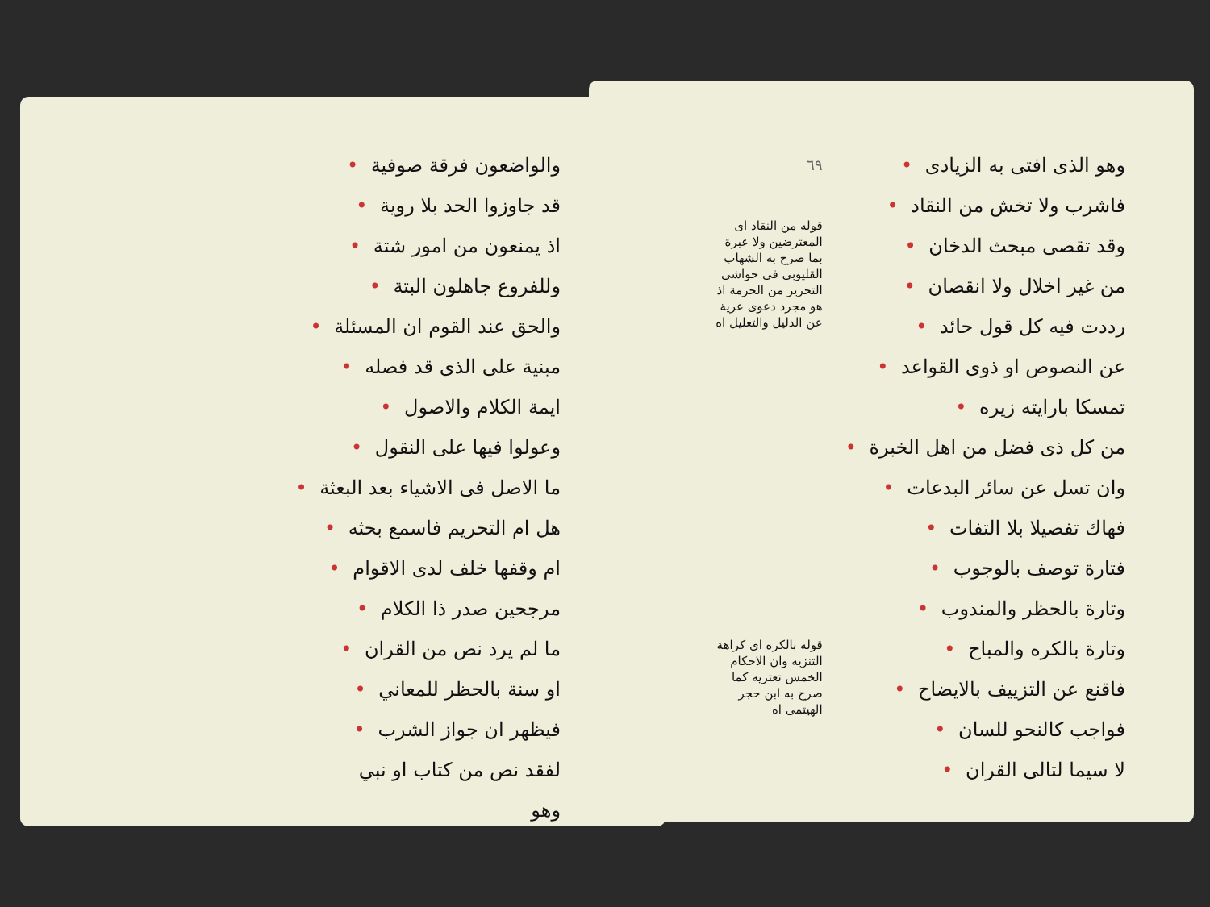والواضعون فرقة صوفية •
قد جاوزوا الحد بلا روية •
اذ يمنعون من امور شتة •
وللفروع جاهلون البتة •
والحق عند القوم ان المسئلة •
مبنية على الذى قد فصله •
ايمة الكلام والاصول •
وعولوا فيها على النقول •
ما الاصل فى الاشياء بعد البعثة •
هل ام التحريم فاسمع بحثه •
ام وقفها خلف لدى الاقوام •
مرجحين صدر ذا الكلام •
ما لم يرد نص من القران •
او سنة بالحظر للمعاني •
فيظهر ان جواز الشرب •
لفقد نص من كتاب او نبي
وهو
وهو الذى افتى به الزيادى •
فاشرب ولا تخش من النقاد •
وقد تقصى مبحث الدخان •
من غير اخلال ولا انقصان •
رددت فيه كل قول حائد •
عن النصوص او ذوى القواعد •
تمسكا بارايته زيره •
من كل ذى فضل من اهل الخبرة •
وان تسل عن سائر البدعات •
فهاك تفصيلا بلا التفات •
فتارة توصف بالوجوب •
وتارة بالحظر والمندوب •
وتارة بالكره والمباح •
فاقنع عن التزييف بالايضاح •
فواجب كالنحو للسان •
لا سيما لتالى القران •
٦٩
قوله من النقاد اى المعترضين ولا عبرة بما صرح به الشهاب القليوبى فى حواشى التحرير من الحرمة اذ هو مجرد دعوى عرية عن الدليل والتعليل اه
قوله بالكره اى كراهة التنزيه وان الاحكام الخمس تعتريه كما صرح به ابن حجر الهيتمى اه